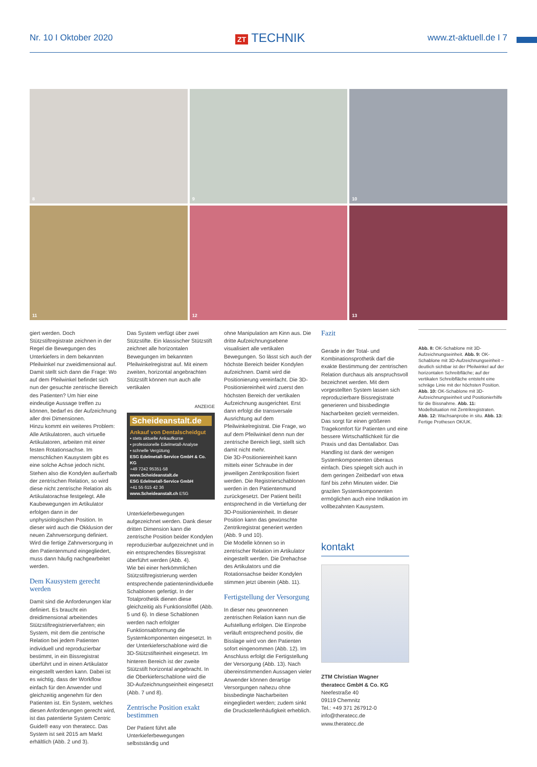Nr. 10 I Oktober 2020 ZT TECHNIK www.zt-aktuell.de I 7
8
9
10
11
12
13
giert werden. Doch Stützstiftregistrate zeichnen in der Regel die Bewegungen des Unterkiefers in dem bekannten Pfeilwinkel nur zweidimensional auf. Damit stellt sich dann die Frage: Wo auf dem Pfeilwinkel befindet sich nun der gesuchte zentrische Bereich des Patienten? Um hier eine eindeutige Aussage treffen zu können, bedarf es der Aufzeichnung aller drei Dimensionen.
Hinzu kommt ein weiteres Problem: Alle Artikulatoren, auch virtuelle Artikulatoren, arbeiten mit einer festen Rotationsachse. Im menschlichen Kausystem gibt es eine solche Achse jedoch nicht. Stehen also die Kondylen außerhalb der zentrischen Relation, so wird diese nicht zentrische Relation als Artikulatorachse festgelegt. Alle Kaubewegungen im Artikulator erfolgen dann in der unphysiologischen Position. In dieser wird auch die Okklusion der neuen Zahnversorgung definiert. Wird die fertige Zahnversorgung in den Patientenmund eingegliedert, muss dann häufig nachgearbeitet werden.
Dem Kausystem gerecht werden
Damit sind die Anforderungen klar definiert. Es braucht ein dreidimensional arbeitendes Stützstiftregistrierverfahren; ein System, mit dem die zentrische Relation bei jedem Patienten individuell und reproduzierbar bestimmt, in ein Bissregistrat überführt und in einen Artikulator eingestellt werden kann. Dabei ist es wichtig, dass der Workflow einfach für den Anwender und gleichzeitig angenehm für den Patienten ist. Ein System, welches diesen Anforderungen gerecht wird, ist das patentierte System Centric Guide® easy von theratecc. Das System ist seit 2015 am Markt erhältlich (Abb. 2 und 3).
Das System verfügt über zwei Stützstifte. Ein klassischer Stützstift zeichnet alle horizontalen Bewegungen im bekannten Pfeilwinkelregistrat auf. Mit einem zweiten, horizontal angebrachten Stützstift können nun auch alle vertikalen
ANZEIGE
Scheideanstalt.de
Ankauf von Dentalscheidgut
▪ stets aktuelle Ankaufkurse
▪ professionelle Edelmetall-Analyse
▪ schnelle Vergütung
ESG Edelmetall-Service GmbH & Co. KG
+49 7242 95351-58
www.Scheideanstalt.de
ESG Edelmetall-Service GmbH
+41 55 615 42 36
www.Scheideanstalt.ch ESG
Unterkieferbewegungen aufgezeichnet werden. Dank dieser dritten Dimension kann die zentrische Position beider Kondylen reproduzierbar aufgezeichnet und in ein entsprechendes Bissregistrat überführt werden (Abb. 4).
Wie bei einer herkömmlichen Stützstiftregistrierung werden entsprechende patientenindividuelle Schablonen gefertigt. In der Totalprothetik dienen diese gleichzeitig als Funktionslöffel (Abb. 5 und 6). In diese Schablonen werden nach erfolgter Funktionsabformung die Systemkomponenten eingesetzt. In der Unterkieferschablone wird die 3D-Stützstifteinheit eingesetzt. Im hinteren Bereich ist der zweite Stützstift horizontal angebracht. In die Oberkieferschablone wird die 3D-Aufzeichnungseinheit eingesetzt (Abb. 7 und 8).
Zentrische Position exakt bestimmen
Der Patient führt alle Unterkieferbewegungen selbstständig und
ohne Manipulation am Kinn aus. Die dritte Aufzeichnungsebene visualisiert alle vertikalen Bewegungen. So lässt sich auch der höchste Bereich beider Kondylen aufzeichnen. Damit wird die Positionierung vereinfacht. Die 3D-Positioniereinheit wird zuerst den höchsten Bereich der vertikalen Aufzeichnung ausgerichtet. Erst dann erfolgt die transversale Ausrichtung auf dem Pfeilwinkelregistrat. Die Frage, wo auf dem Pfeilwinkel denn nun der zentrische Bereich liegt, stellt sich damit nicht mehr.
Die 3D-Positioniereinheit kann mittels einer Schraube in der jeweiligen Zentrikposition fixiert werden. Die Registrierschablonen werden in den Patientenmund zurückgesetzt. Der Patient beißt entsprechend in die Vertiefung der 3D-Positioniereinheit. In dieser Position kann das gewünschte Zentrikregistrat generiert werden (Abb. 9 und 10).
Die Modelle können so in zentrischer Relation im Artikulator eingestellt werden. Die Drehachse des Artikulators und die Rotationsachse beider Kondylen stimmen jetzt überein (Abb. 11).
Fertigstellung der Versorgung
In dieser neu gewonnenen zentrischen Relation kann nun die Aufstellung erfolgen. Die Einprobe verläuft entsprechend positiv, die Bisslage wird von den Patienten sofort eingenommen (Abb. 12). Im Anschluss erfolgt die Fertigstellung der Versorgung (Abb. 13). Nach übereinstimmenden Aussagen vieler Anwender können derartige Versorgungen nahezu ohne bissbedingte Nacharbeiten eingegliedert werden; zudem sinkt die Druckstellenhäufigkeit erheblich.
Fazit
Gerade in der Total- und Kombinationsprothetik darf die exakte Bestimmung der zentrischen Relation durchaus als anspruchsvoll bezeichnet werden. Mit dem vorgestellten System lassen sich reproduzierbare Bissregistrate generieren und bissbedingte Nacharbeiten gezielt vermeiden. Das sorgt für einen größeren Tragekomfort für Patienten und eine bessere Wirtschaftlichkeit für die Praxis und das Dentallabor. Das Handling ist dank der wenigen Systemkomponenten überaus einfach. Dies spiegelt sich auch in dem geringen Zeitbedarf von etwa fünf bis zehn Minuten wider. Die grazilen Systemkomponenten ermöglichen auch eine Indikation im vollbezahnten Kausystem.
kontakt
ZTM Christian Wagner
theratecc GmbH & Co. KG
Neefestraße 40
09119 Chemnitz
Tel.: +49 371 267912-0
info@theratecc.de
www.theratecc.de
Abb. 8: OK-Schablone mit 3D-Aufzeichnungseinheit. Abb. 9: OK-Schablone mit 3D-Aufzeichnungseinheit – deutlich sichtbar ist der Pfeilwinkel auf der horizontalen Schreibfläche; auf der vertikalen Schreibfläche entsteht eine schräge Linie mit der höchsten Position. Abb. 10: OK-Schablone mit 3D-Aufzeichnungseinheit und Positionierhilfe für die Bissnahme. Abb. 11: Modellsituation mit Zentrikregistraten. Abb. 12: Wachsanprobe in situ. Abb. 13: Fertige Prothesen OK/UK.